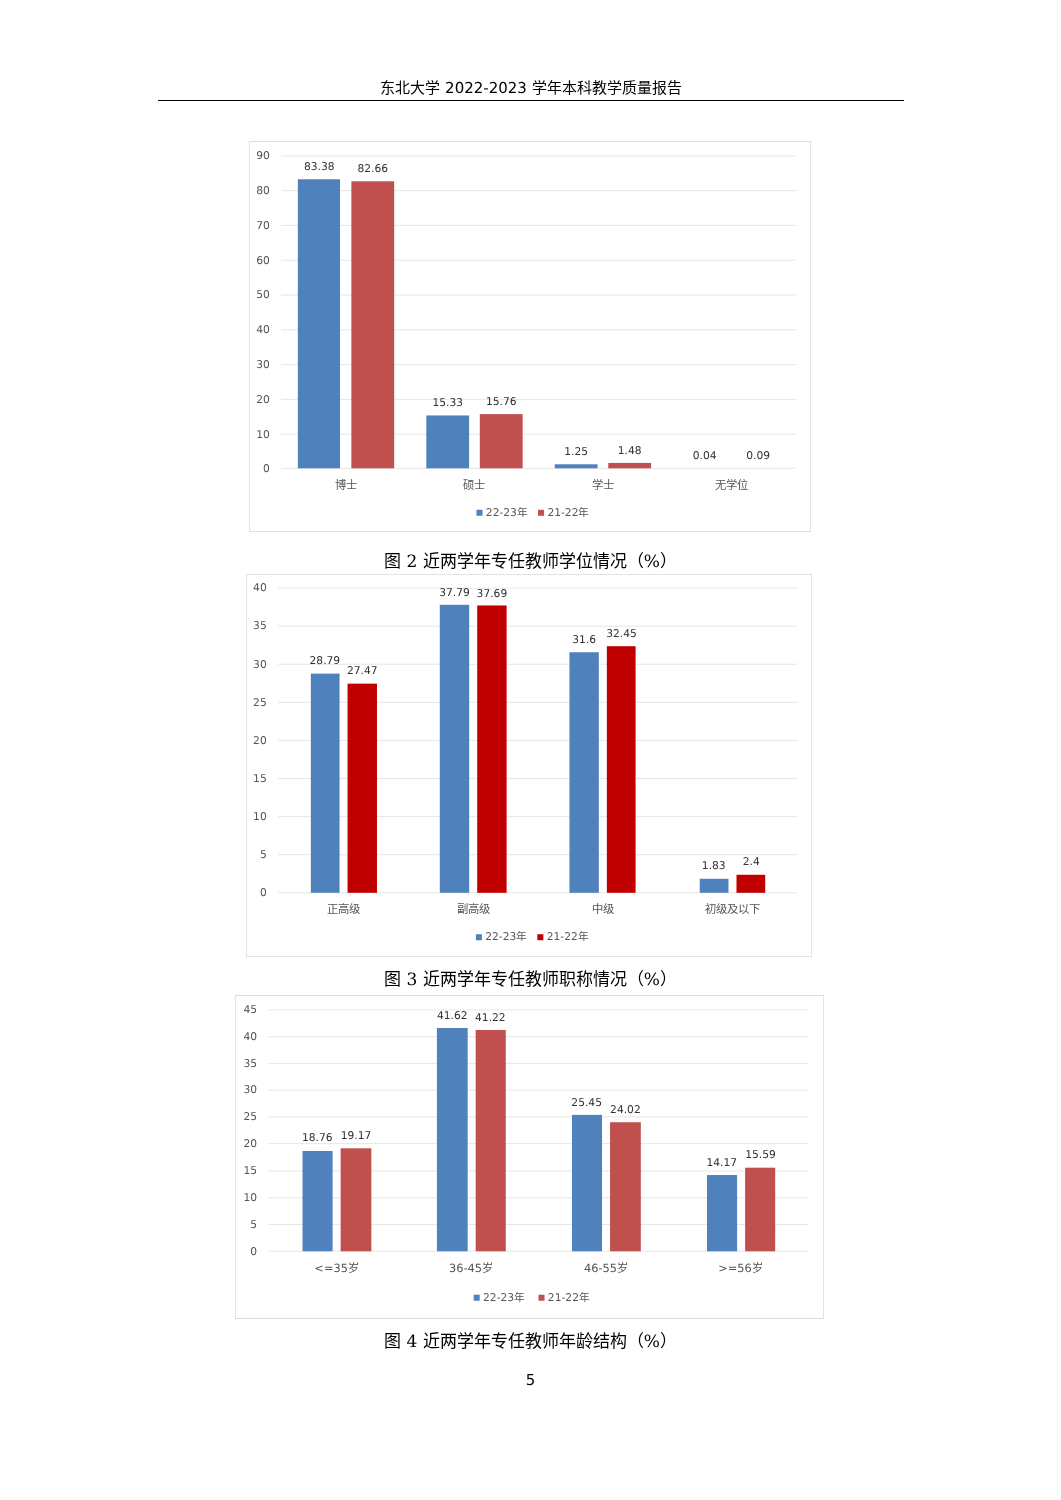东北大学 2022-2023 学年本科教学质量报告
90
80
70
60
50
40
30
20
10
0
83.38
82.66
15.33
15.76
1.25
1.48
0.04
0.09
博士
硕士
学士
无学位
22-23年
21-22年
图 2 近两学年专任教师学位情况（%）
40
35
30
25
20
15
10
5
0
28.79
27.47
37.79
37.69
31.6
32.45
1.83
2.4
正高级
副高级
中级
初级及以下
22-23年
21-22年
图 3 近两学年专任教师职称情况（%）
45
40
35
30
25
20
15
10
5
0
18.76
19.17
41.62
41.22
25.45
24.02
14.17
15.59
<=35岁
36-45岁
46-55岁
>=56岁
22-23年
21-22年
图 4 近两学年专任教师年龄结构（%）
5